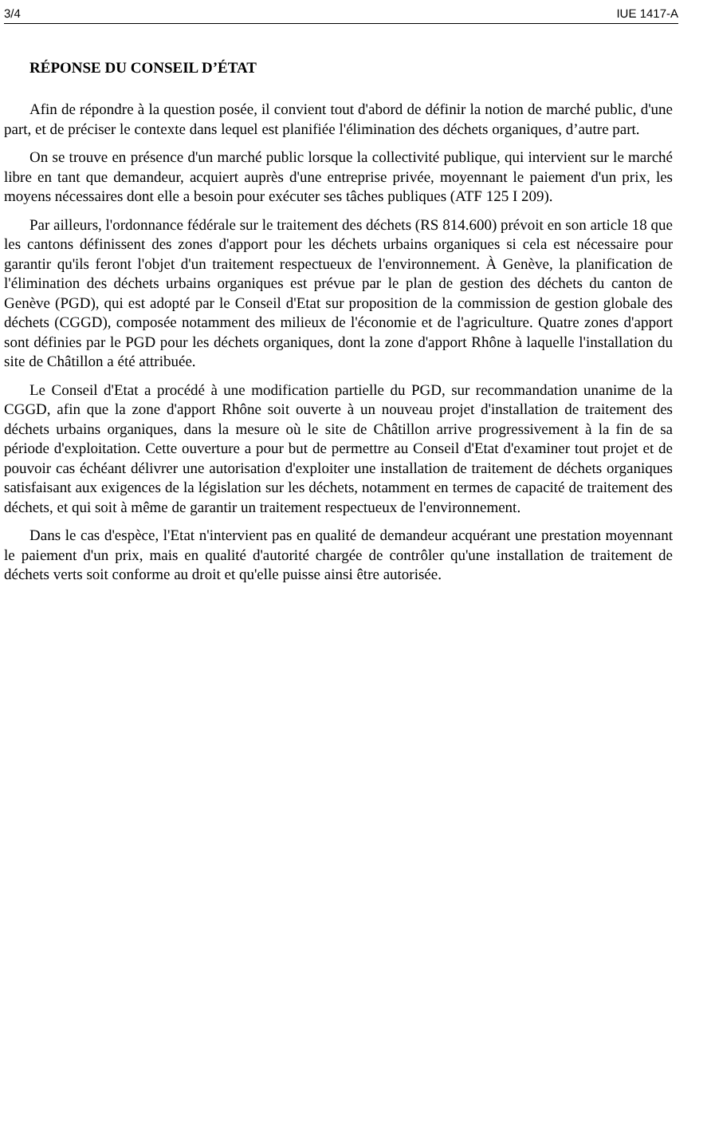3/4 IUE 1417-A
RÉPONSE DU CONSEIL D’ÉTAT
Afin de répondre à la question posée, il convient tout d'abord de définir la notion de marché public, d'une part, et de préciser le contexte dans lequel est planifiée l'élimination des déchets organiques, d’autre part.
On se trouve en présence d'un marché public lorsque la collectivité publique, qui intervient sur le marché libre en tant que demandeur, acquiert auprès d'une entreprise privée, moyennant le paiement d'un prix, les moyens nécessaires dont elle a besoin pour exécuter ses tâches publiques (ATF 125 I 209).
Par ailleurs, l'ordonnance fédérale sur le traitement des déchets (RS 814.600) prévoit en son article 18 que les cantons définissent des zones d'apport pour les déchets urbains organiques si cela est nécessaire pour garantir qu'ils feront l'objet d'un traitement respectueux de l'environnement. À Genève, la planification de l'élimination des déchets urbains organiques est prévue par le plan de gestion des déchets du canton de Genève (PGD), qui est adopté par le Conseil d'Etat sur proposition de la commission de gestion globale des déchets (CGGD), composée notamment des milieux de l'économie et de l'agriculture. Quatre zones d'apport sont définies par le PGD pour les déchets organiques, dont la zone d'apport Rhône à laquelle l'installation du site de Châtillon a été attribuée.
Le Conseil d'Etat a procédé à une modification partielle du PGD, sur recommandation unanime de la CGGD, afin que la zone d'apport Rhône soit ouverte à un nouveau projet d'installation de traitement des déchets urbains organiques, dans la mesure où le site de Châtillon arrive progressivement à la fin de sa période d'exploitation. Cette ouverture a pour but de permettre au Conseil d'Etat d'examiner tout projet et de pouvoir cas échéant délivrer une autorisation d'exploiter une installation de traitement de déchets organiques satisfaisant aux exigences de la législation sur les déchets, notamment en termes de capacité de traitement des déchets, et qui soit à même de garantir un traitement respectueux de l'environnement.
Dans le cas d'espèce, l'Etat n'intervient pas en qualité de demandeur acquérant une prestation moyennant le paiement d'un prix, mais en qualité d'autorité chargée de contrôler qu'une installation de traitement de déchets verts soit conforme au droit et qu'elle puisse ainsi être autorisée.